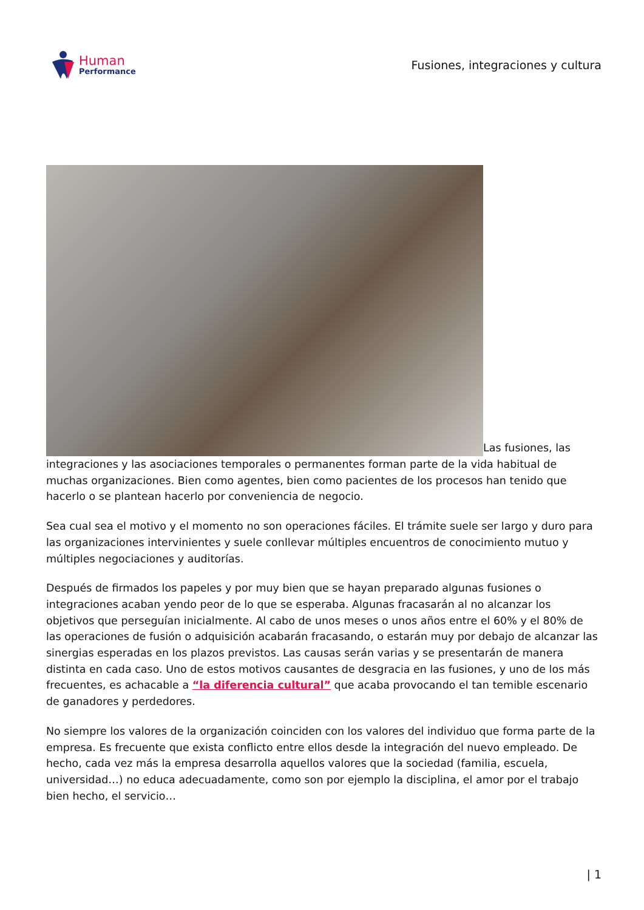Human
Performance
Fusiones, integraciones y cultura
Las fusiones, las integraciones y las asociaciones temporales o permanentes forman parte de la vida habitual de muchas organizaciones. Bien como agentes, bien como pacientes de los procesos han tenido que hacerlo o se plantean hacerlo por conveniencia de negocio.
Sea cual sea el motivo y el momento no son operaciones fáciles. El trámite suele ser largo y duro para las organizaciones intervinientes y suele conllevar múltiples encuentros de conocimiento mutuo y múltiples negociaciones y auditorías.
Después de firmados los papeles y por muy bien que se hayan preparado algunas fusiones o integraciones acaban yendo peor de lo que se esperaba. Algunas fracasarán al no alcanzar los objetivos que perseguían inicialmente. Al cabo de unos meses o unos años entre el 60% y el 80% de las operaciones de fusión o adquisición acabarán fracasando, o estarán muy por debajo de alcanzar las sinergias esperadas en los plazos previstos. Las causas serán varias y se presentarán de manera distinta en cada caso. Uno de estos motivos causantes de desgracia en las fusiones, y uno de los más frecuentes, es achacable a “la diferencia cultural” que acaba provocando el tan temible escenario de ganadores y perdedores.
No siempre los valores de la organización coinciden con los valores del individuo que forma parte de la empresa. Es frecuente que exista conflicto entre ellos desde la integración del nuevo empleado. De hecho, cada vez más la empresa desarrolla aquellos valores que la sociedad (familia, escuela, universidad…) no educa adecuadamente, como son por ejemplo la disciplina, el amor por el trabajo bien hecho, el servicio…
| 1